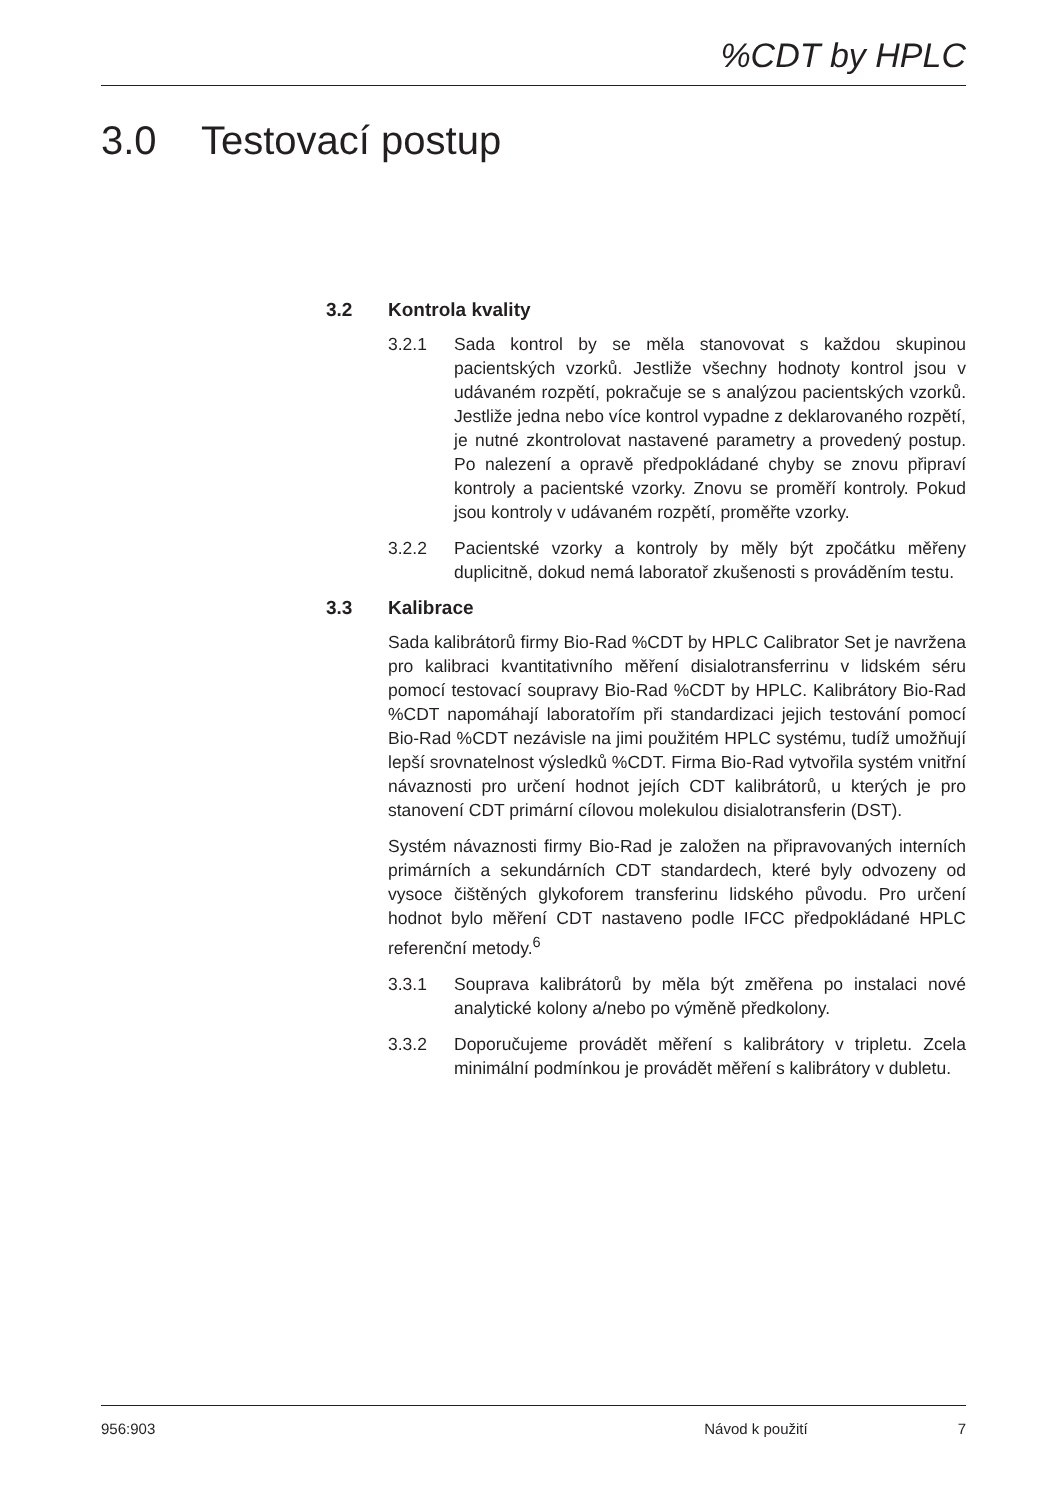%CDT by HPLC
3.0 Testovací postup
3.2 Kontrola kvality
3.2.1 Sada kontrol by se měla stanovovat s každou skupinou pacientských vzorků. Jestliže všechny hodnoty kontrol jsou v udávaném rozpětí, pokračuje se s analýzou pacientských vzorků. Jestliže jedna nebo více kontrol vypadne z deklarovaného rozpětí, je nutné zkontrolovat nastavené parametry a provedený postup. Po nalezení a opravě předpokládané chyby se znovu připraví kontroly a pacientské vzorky. Znovu se proměří kontroly. Pokud jsou kontroly v udávaném rozpětí, proměřte vzorky.
3.2.2 Pacientské vzorky a kontroly by měly být zpočátku měřeny duplicitně, dokud nemá laboratoř zkušenosti s prováděním testu.
3.3 Kalibrace
Sada kalibrátorů firmy Bio-Rad %CDT by HPLC Calibrator Set je navržena pro kalibraci kvantitativního měření disialotransferrinu v lidském séru pomocí testovací soupravy Bio-Rad %CDT by HPLC. Kalibrátory Bio-Rad %CDT napomáhají laboratořím při standardizaci jejich testování pomocí Bio-Rad %CDT nezávisle na jimi použitém HPLC systému, tudíž umožňují lepší srovnatelnost výsledků %CDT. Firma Bio-Rad vytvořila systém vnitřní návaznosti pro určení hodnot jejích CDT kalibrátorů, u kterých je pro stanovení CDT primární cílovou molekulou disialotransferin (DST).
Systém návaznosti firmy Bio-Rad je založen na připravovaných interních primárních a sekundárních CDT standardech, které byly odvozeny od vysoce čištěných glykoforem transferinu lidského původu. Pro určení hodnot bylo měření CDT nastaveno podle IFCC předpokládané HPLC referenční metody.<sup>6</sup>
3.3.1 Souprava kalibrátorů by měla být změřena po instalaci nové analytické kolony a/nebo po výměně předkolony.
3.3.2 Doporučujeme provádět měření s kalibrátory v tripletu. Zcela minimální podmínkou je provádět měření s kalibrátory v dubletu.
956:903 Návod k použití 7